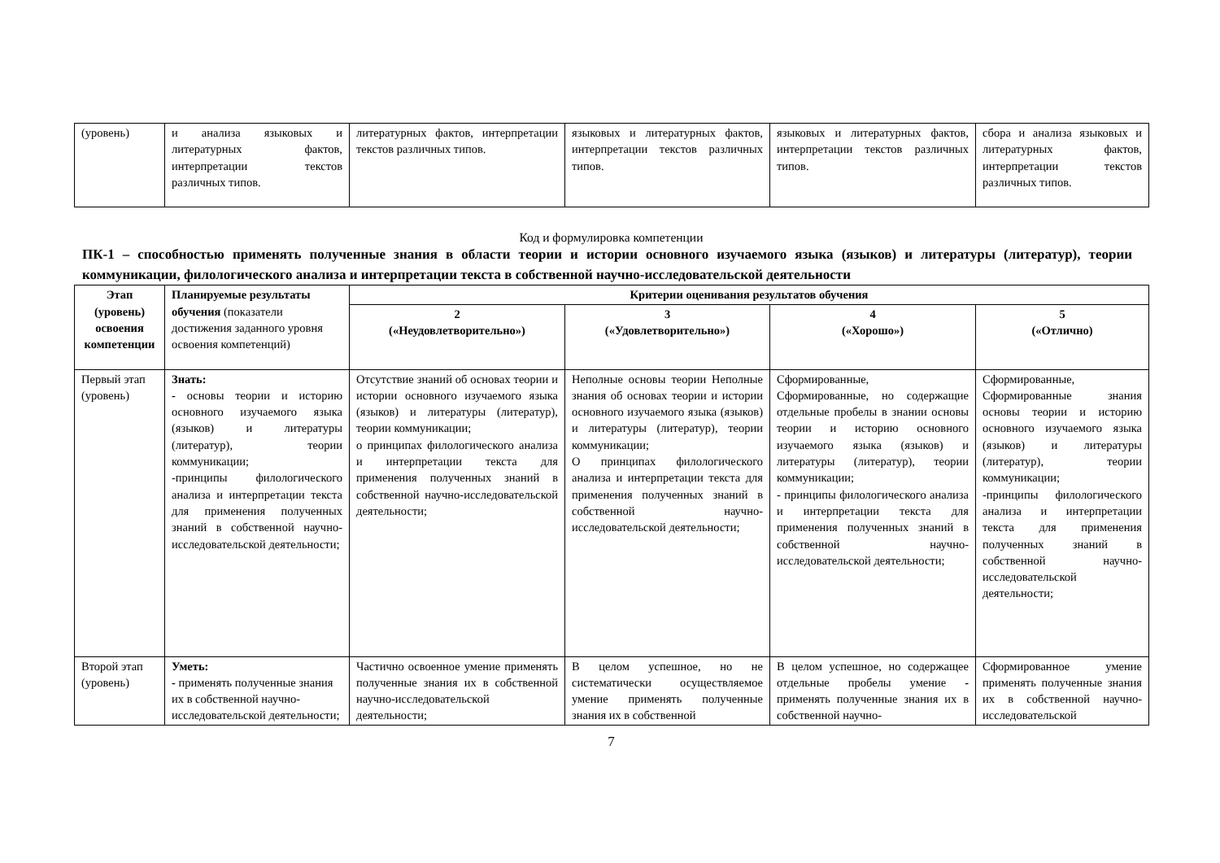| (уровень) | и анализа языковых и литературных фактов, интерпретации текстов различных типов. | литературных фактов, интерпретации текстов различных типов. | языковых и литературных фактов, интерпретации текстов различных типов. | языковых и литературных фактов, интерпретации текстов различных типов. | сбора и анализа языковых и литературных фактов, интерпретации текстов различных типов. |
Код и формулировка компетенции
ПК-1 – способностью применять полученные знания в области теории и истории основного изучаемого языка (языков) и литературы (литератур), теории коммуникации, филологического анализа и интерпретации текста в собственной научно-исследовательской деятельности
| Этап (уровень) освоения компетенции | Планируемые результаты обучения (показатели достижения заданного уровня освоения компетенций) | Критерии оценивания результатов обучения | | | |
| | | 2 («Неудовлетворительно») | 3 («Удовлетворительно») | 4 («Хорошо») | 5 («Отлично) |
| Первый этап (уровень) | Знать: - основы теории и историю основного изучаемого языка (языков) и литературы (литератур), теории коммуникации; -принципы филологического анализа и интерпретации текста для применения полученных знаний в собственной научно-исследовательской деятельности; | Отсутствие знаний об основах теории и истории основного изучаемого языка (языков) и литературы (литератур), теории коммуникации; о принципах филологического анализа и интерпретации текста для применения полученных знаний в собственной научно-исследовательской деятельности; | Неполные основы теории Неполные знания об основах теории и истории основного изучаемого языка (языков) и литературы (литератур), теории коммуникации; О принципах филологического анализа и интерпретации текста для применения полученных знаний в собственной научно-исследовательской деятельности; | Сформированные, Сформированные, но содержащие отдельные пробелы в знании основы теории и историю основного изучаемого языка (языков) и литературы (литератур), теории коммуникации; - принципы филологического анализа и интерпретации текста для применения полученных знаний в собственной научно-исследовательской деятельности; | Сформированные, Сформированные знания основы теории и историю основного изучаемого языка (языков) и литературы (литератур), теории коммуникации; -принципы филологического анализа и интерпретации текста для применения полученных знаний в собственной научно-исследовательской деятельности; |
| Второй этап (уровень) | Уметь: - применять полученные знания их в собственной научно-исследовательской деятельности; | Частично освоенное умение применять полученные знания их в собственной научно-исследовательской деятельности; | В целом успешное, но не систематически осуществляемое умение применять полученные знания их в собственной | В целом успешное, но содержащее отдельные пробелы умение - применять полученные знания их в собственной научно- | Сформированное умение применять полученные знания их в собственной научно-исследовательской |
7